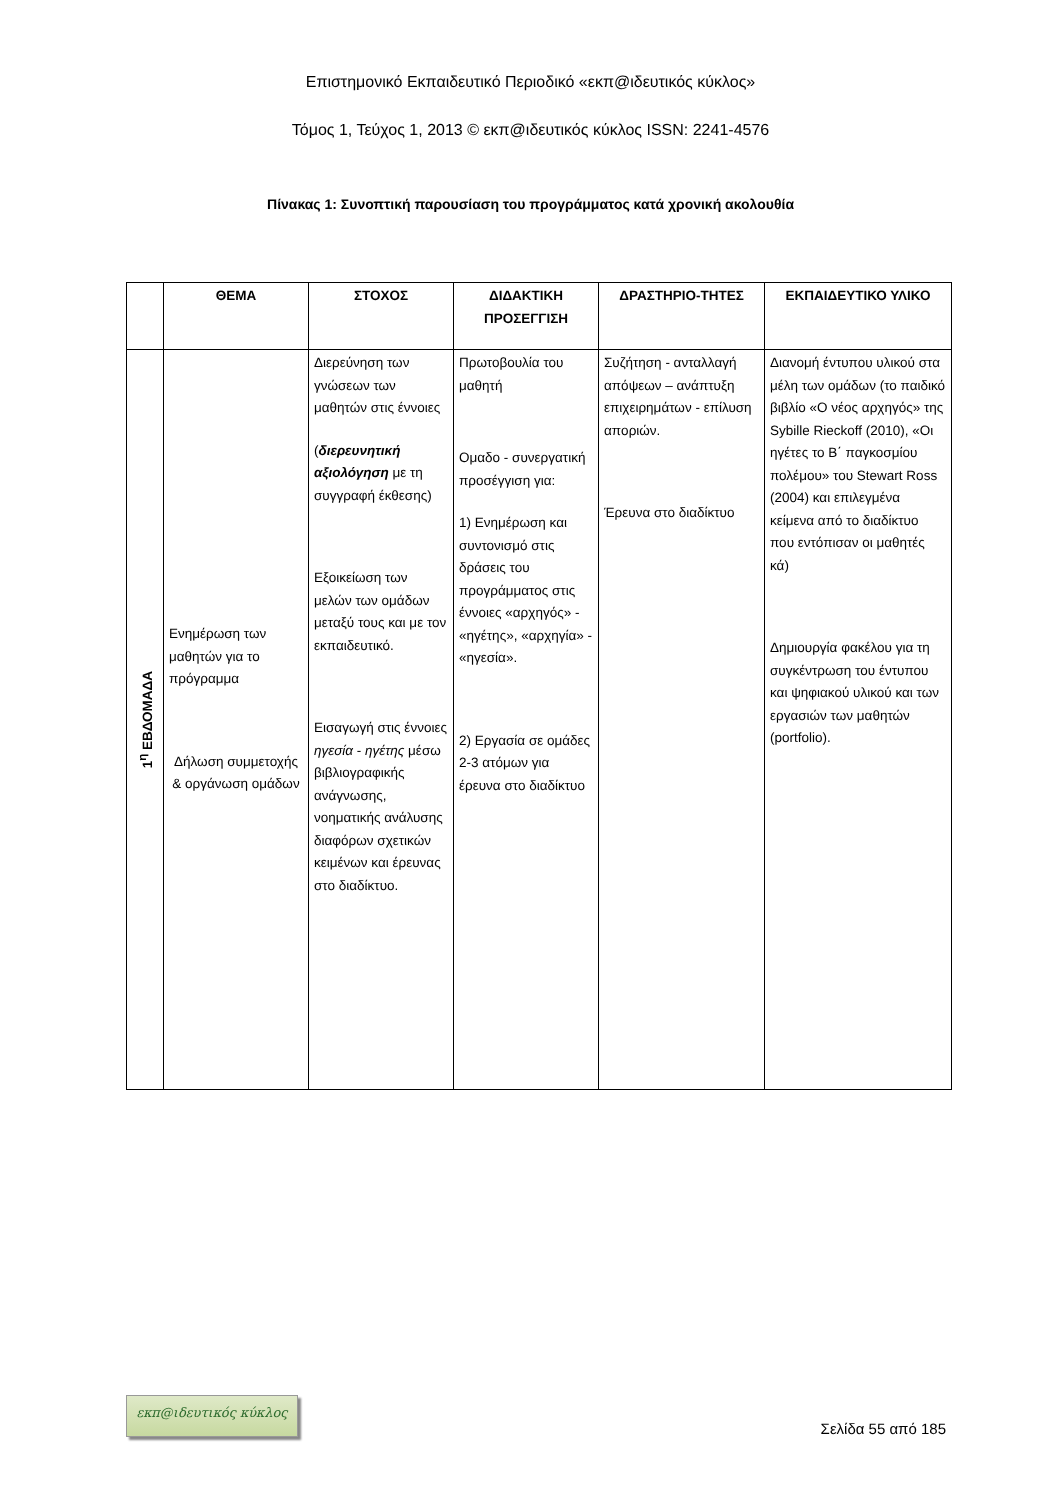Επιστημονικό Εκπαιδευτικό Περιοδικό «εκπ@ιδευτικός κύκλος»
Τόμος 1, Τεύχος 1, 2013 © εκπ@ιδευτικός κύκλος ISSN: 2241-4576
Πίνακας 1: Συνοπτική παρουσίαση του προγράμματος κατά χρονική ακολουθία
| | ΘΕΜΑ | ΣΤΟΧΟΣ | ΔΙΔΑΚΤΙΚΗ ΠΡΟΣΕΓΓΙΣΗ | ΔΡΑΣΤΗΡΙΟ-ΤΗΤΕΣ | ΕΚΠΑΙΔΕΥΤΙΚΟ ΥΛΙΚΟ |
| --- | --- | --- | --- | --- | --- |
| 1<sup>η</sup> ΕΒΔΟΜΑΔΑ | Ενημέρωση των μαθητών για το πρόγραμμα Δήλωση συμμετοχής & οργάνωση ομάδων | Διερεύνηση των γνώσεων των μαθητών στις έννοιες ( διερευνητική αξιολόγηση με τη συγγραφή έκθεσης) Εξοικείωση των μελών των ομάδων μεταξύ τους και με τον εκπαιδευτικό. Εισαγωγή στις έννοιες ηγεσία - ηγέτης μέσω βιβλιογραφικής ανάγνωσης, νοηματικής ανάλυσης διαφόρων σχετικών κειμένων και έρευνας στο διαδίκτυο. | Πρωτοβουλία του μαθητή Ομαδο - συνεργατική προσέγγιση για: 1) Ενημέρωση και συντονισμό στις δράσεις του προγράμματος στις έννοιες «αρχηγός» - «ηγέτης», «αρχηγία» - «ηγεσία». 2) Εργασία σε ομάδες 2-3 ατόμων για έρευνα στο διαδίκτυο | Συζήτηση - ανταλλαγή απόψεων – ανάπτυξη επιχειρημάτων - επίλυση απoριών. Έρευνα στο διαδίκτυο | Διανομή έντυπου υλικού στα μέλη των ομάδων (το παιδικό βιβλίο «Ο νέος αρχηγός» της Sybille Rieckoff (2010), «Οι ηγέτες το Β΄ παγκοσμίου πολέμου» του Stewart Ross (2004) και επιλεγμένα κείμενα από το διαδίκτυο που εντόπισαν οι μαθητές κά) Δημιουργία φακέλου για τη συγκέντρωση του έντυπου και ψηφιακού υλικού και των εργασιών των μαθητών (portfolio). |
εκπ@ιδευτικός κύκλος
Σελίδα 55 από 185